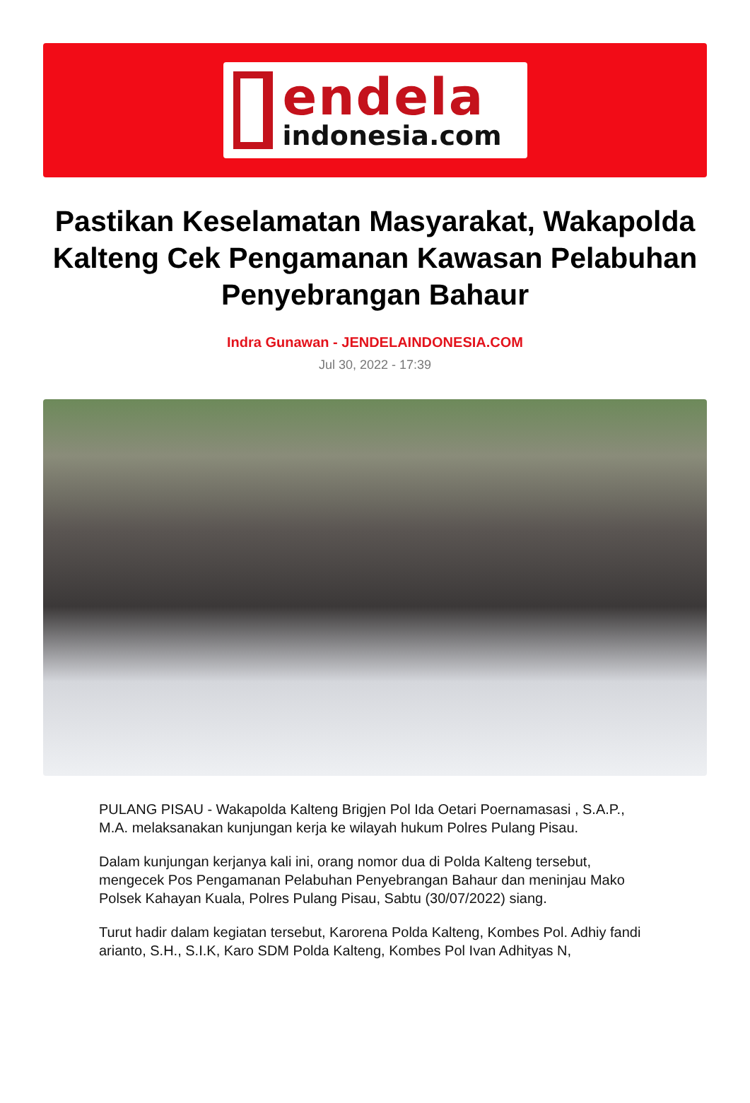endela
indonesia.com
Pastikan Keselamatan Masyarakat, Wakapolda Kalteng Cek Pengamanan Kawasan Pelabuhan Penyebrangan Bahaur
Indra Gunawan - JENDELAINDONESIA.COM
Jul 30, 2022 - 17:39
PULANG PISAU - Wakapolda Kalteng Brigjen Pol Ida Oetari Poernamasasi , S.A.P., M.A. melaksanakan kunjungan kerja ke wilayah hukum Polres Pulang Pisau.
Dalam kunjungan kerjanya kali ini, orang nomor dua di Polda Kalteng tersebut, mengecek Pos Pengamanan Pelabuhan Penyebrangan Bahaur dan meninjau Mako Polsek Kahayan Kuala, Polres Pulang Pisau, Sabtu (30/07/2022) siang.
Turut hadir dalam kegiatan tersebut, Karorena Polda Kalteng, Kombes Pol. Adhiy fandi arianto, S.H., S.I.K, Karo SDM Polda Kalteng, Kombes Pol Ivan Adhityas N,